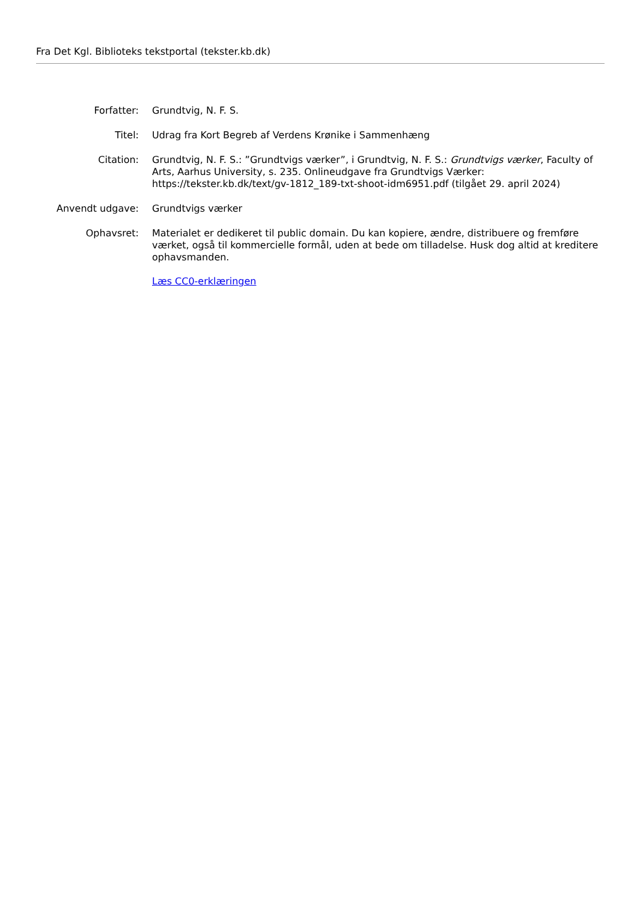Fra Det Kgl. Biblioteks tekstportal (tekster.kb.dk)
Forfatter: Grundtvig, N. F. S.
Titel: Udrag fra Kort Begreb af Verdens Krønike i Sammenhæng
Citation: Grundtvig, N. F. S.: ”Grundtvigs værker”, i Grundtvig, N. F. S.: Grundtvigs værker, Faculty of Arts, Aarhus University, s. 235. Onlineudgave fra Grundtvigs Værker: https://tekster.kb.dk/text/gv-1812_189-txt-shoot-idm6951.pdf (tilgået 29. april 2024)
Anvendt udgave: Grundtvigs værker
Ophavsret: Materialet er dedikeret til public domain. Du kan kopiere, ændre, distribuere og fremføre værket, også til kommercielle formål, uden at bede om tilladelse. Husk dog altid at kreditere ophavsmanden.
Læs CC0-erklæringen